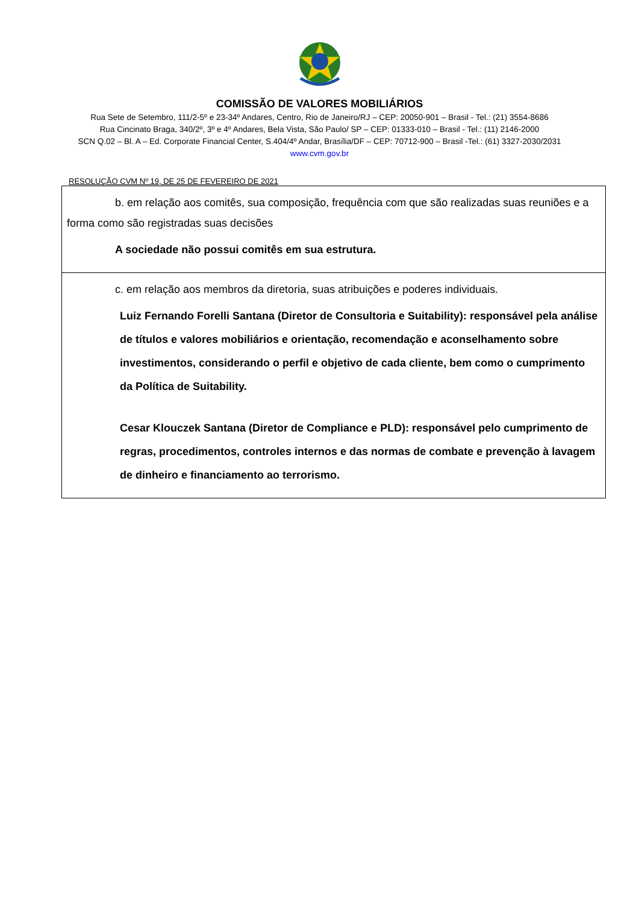COMISSÃO DE VALORES MOBILIÁRIOS
Rua Sete de Setembro, 111/2-5º e 23-34º Andares, Centro, Rio de Janeiro/RJ – CEP: 20050-901 – Brasil - Tel.: (21) 3554-8686
Rua Cincinato Braga, 340/2º, 3º e 4º Andares, Bela Vista, São Paulo/ SP – CEP: 01333-010 – Brasil - Tel.: (11) 2146-2000
SCN Q.02 – Bl. A – Ed. Corporate Financial Center, S.404/4º Andar, Brasília/DF – CEP: 70712-900 – Brasil -Tel.: (61) 3327-2030/2031
www.cvm.gov.br
RESOLUÇÃO CVM Nº 19, DE 25 DE FEVEREIRO DE 2021
| b. em relação aos comitês, sua composição, frequência com que são realizadas suas reuniões e a forma como são registradas suas decisões A sociedade não possui comitês em sua estrutura. |
| c. em relação aos membros da diretoria, suas atribuições e poderes individuais. Luiz Fernando Forelli Santana (Diretor de Consultoria e Suitability): responsável pela análise de títulos e valores mobiliários e orientação, recomendação e aconselhamento sobre investimentos, considerando o perfil e objetivo de cada cliente, bem como o cumprimento da Política de Suitability. Cesar Klouczek Santana (Diretor de Compliance e PLD): responsável pelo cumprimento de regras, procedimentos, controles internos e das normas de combate e prevenção à lavagem de dinheiro e financiamento ao terrorismo. |